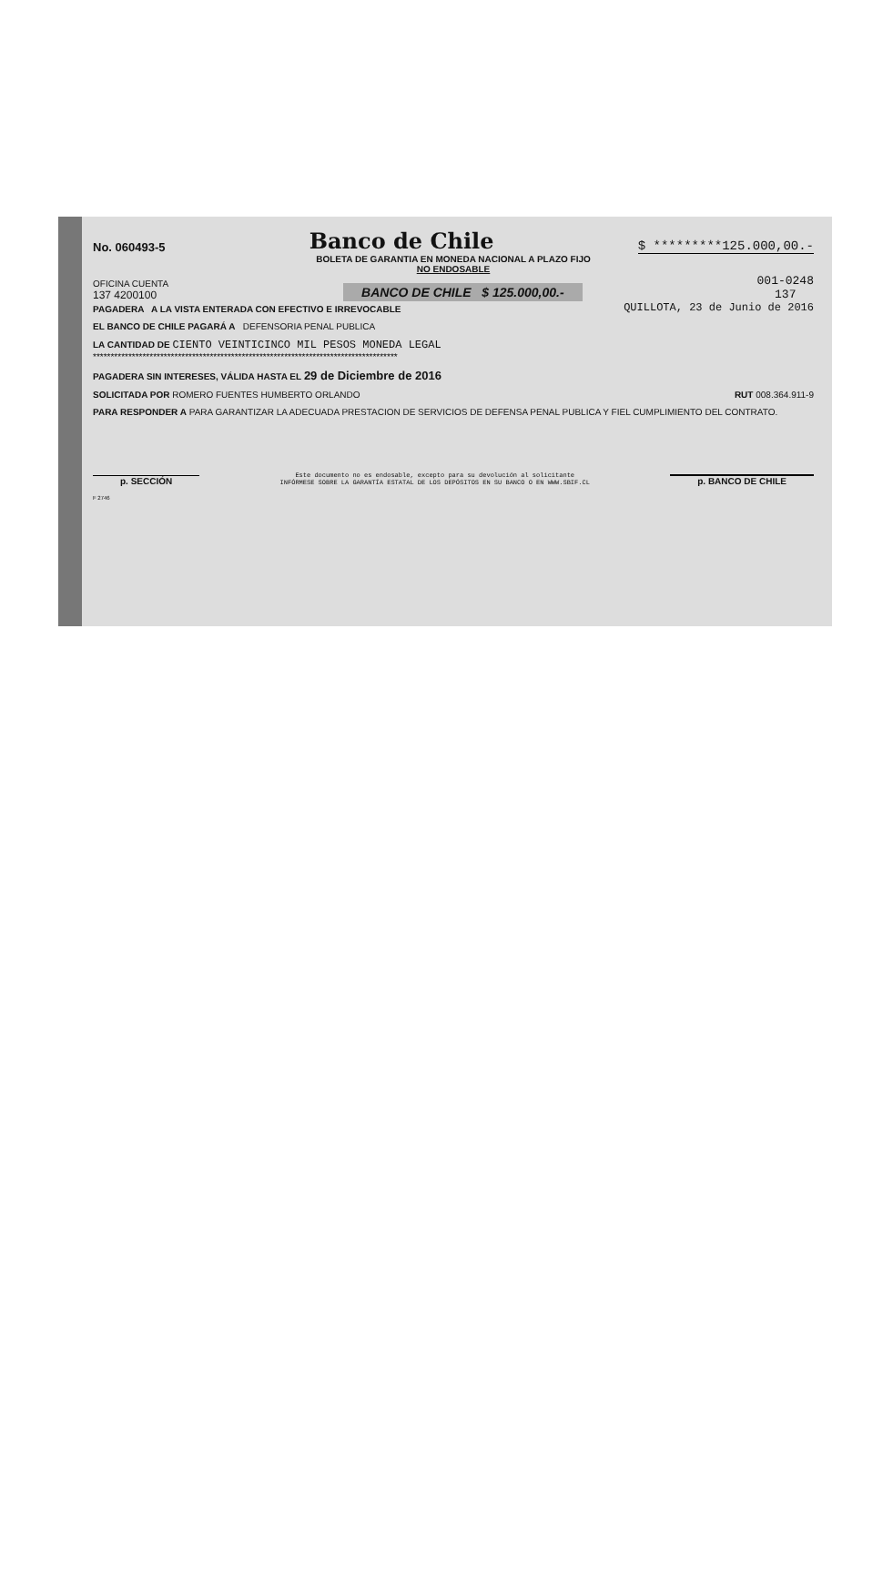No. 060493-5 Banco de Chile $ *********125.000,00.-
BOLETA DE GARANTIA EN MONEDA NACIONAL A PLAZO FIJO
NO ENDOSABLE
OFICINA CUENTA
137 4200100 BANCO DE CHILE $ 125.000,00.- 001-0248
137
PAGADERA A LA VISTA ENTERADA CON EFECTIVO E IRREVOCABLE QUILLOTA, 23 de Junio de 2016
EL BANCO DE CHILE PAGARÁ A DEFENSORIA PENAL PUBLICA
LA CANTIDAD DE CIENTO VEINTICINCO MIL PESOS MONEDA LEGAL
**************************************************************************************
PAGADERA SIN INTERESES, VÁLIDA HASTA EL 29 de Diciembre de 2016
SOLICITADA POR ROMERO FUENTES HUMBERTO ORLANDO RUT 008.364.911-9
PARA RESPONDER A PARA GARANTIZAR LA ADECUADA PRESTACION DE SERVICIOS DE DEFENSA PENAL PUBLICA Y FIEL CUMPLIMIENTO DEL CONTRATO.
p. SECCIÓN Este documento no es endosable, excepto para su devolución al solicitante
INFÓRMESE SOBRE LA GARANTÍA ESTATAL DE LOS DEPÓSITOS EN SU BANCO O EN WWW.SBIF.CL p. BANCO DE CHILE
F 2746